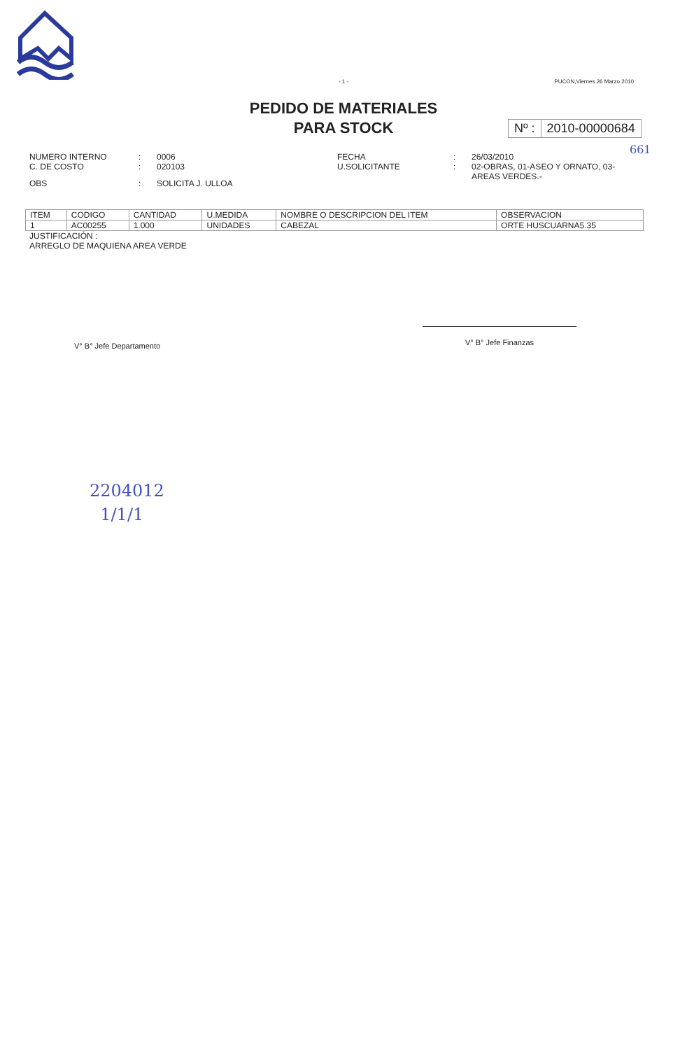- 1 -
PUCON,Viernes 26 Marzo 2010
PEDIDO DE MATERIALES
PARA STOCK
Nº : 2010-00000684
661
| NUMERO INTERNO C. DE COSTO | : : | 0006 020103 |
| OBS | : | SOLICITA J. ULLOA |
| FECHA U.SOLICITANTE | : : | 26/03/2010 02-OBRAS, 01-ASEO Y ORNATO, 03- AREAS VERDES.- |
| ITEM | CODIGO | CANTIDAD | U.MEDIDA | NOMBRE O DESCRIPCION DEL ITEM | OBSERVACION |
| --- | --- | --- | --- | --- | --- |
| 1 | AC00255 | 1.000 | UNIDADES | CABEZAL | ORTE HUSCUARNA5.35 |
JUSTIFICACIÓN :
ARREGLO DE MAQUIENA AREA VERDE
V° B° Jefe Departamento
V° B° Jefe Finanzas
2204012
1/1/1